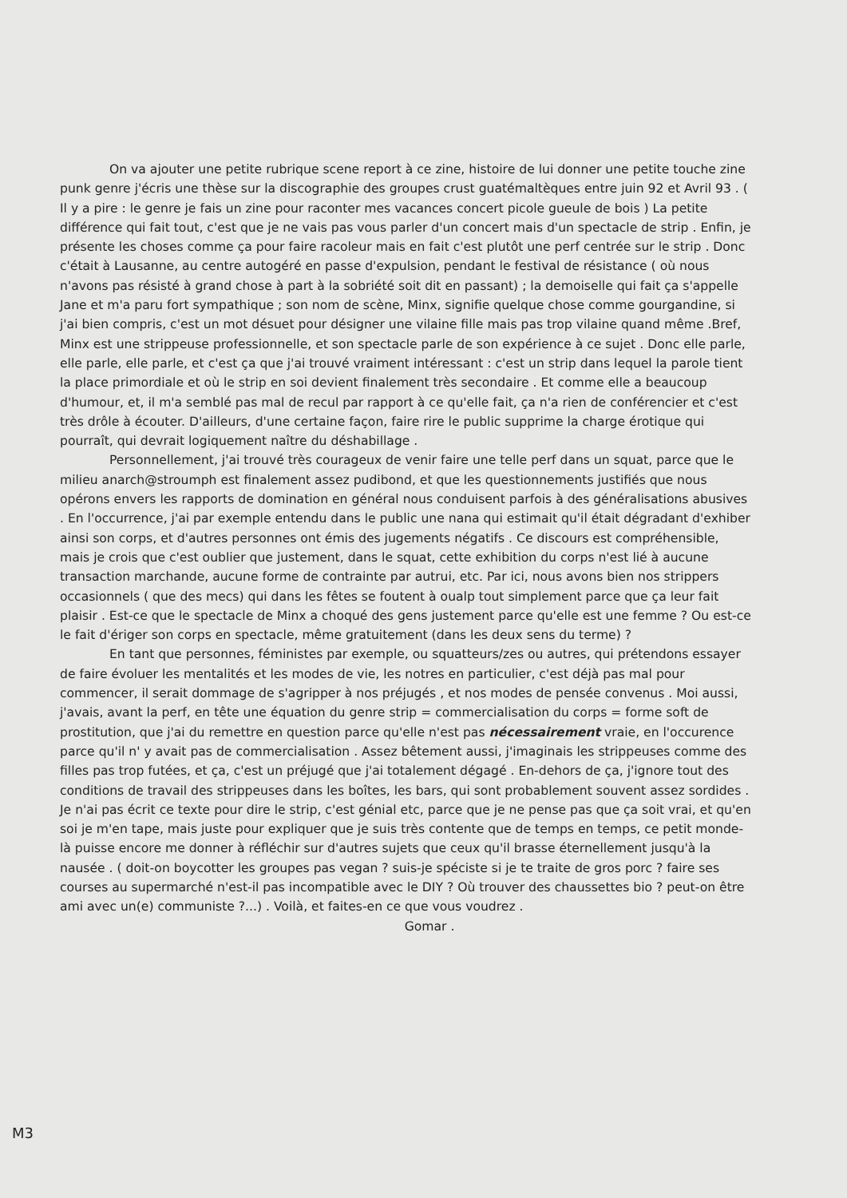On va ajouter une petite rubrique scene report à ce zine, histoire de lui donner une petite touche zine punk genre j'écris une thèse sur la discographie des groupes crust guatémaltèques entre juin 92 et Avril 93 . ( Il y a pire : le genre je fais un zine pour raconter mes vacances concert picole gueule de bois ) La petite différence qui fait tout, c'est que je ne vais pas vous parler d'un concert mais d'un spectacle de strip . Enfin, je présente les choses comme ça pour faire racoleur mais en fait c'est plutôt une perf centrée sur le strip . Donc c'était à Lausanne, au centre autogéré en passe d'expulsion, pendant le festival de résistance ( où nous n'avons pas résisté à grand chose à part à la sobriété soit dit en passant) ; la demoiselle qui fait ça s'appelle Jane et m'a paru fort sympathique ; son nom de scène, Minx, signifie quelque chose comme gourgandine, si j'ai bien compris, c'est un mot désuet pour désigner une vilaine fille mais pas trop vilaine quand même .Bref, Minx est une strippeuse professionnelle, et son spectacle parle de son expérience à ce sujet . Donc elle parle, elle parle, elle parle, et c'est ça que j'ai trouvé vraiment intéressant : c'est un strip dans lequel la parole tient la place primordiale et où le strip en soi devient finalement très secondaire . Et comme elle a beaucoup d'humour, et, il m'a semblé pas mal de recul par rapport à ce qu'elle fait, ça n'a rien de conférencier et c'est très drôle à écouter. D'ailleurs, d'une certaine façon, faire rire le public supprime la charge érotique qui pourraît, qui devrait logiquement naître du déshabillage .
Personnellement, j'ai trouvé très courageux de venir faire une telle perf dans un squat, parce que le milieu anarch@stroumph est finalement assez pudibond, et que les questionnements justifiés que nous opérons envers les rapports de domination en général nous conduisent parfois à des généralisations abusives . En l'occurrence, j'ai par exemple entendu dans le public une nana qui estimait qu'il était dégradant d'exhiber ainsi son corps, et d'autres personnes ont émis des jugements négatifs . Ce discours est compréhensible, mais je crois que c'est oublier que justement, dans le squat, cette exhibition du corps n'est lié à aucune transaction marchande, aucune forme de contrainte par autrui, etc. Par ici, nous avons bien nos strippers occasionnels ( que des mecs) qui dans les fêtes se foutent à oualp tout simplement parce que ça leur fait plaisir . Est-ce que le spectacle de Minx a choqué des gens justement parce qu'elle est une femme ? Ou est-ce le fait d'ériger son corps en spectacle, même gratuitement (dans les deux sens du terme) ?
En tant que personnes, féministes par exemple, ou squatteurs/zes ou autres, qui prétendons essayer de faire évoluer les mentalités et les modes de vie, les notres en particulier, c'est déjà pas mal pour commencer, il serait dommage de s'agripper à nos préjugés , et nos modes de pensée convenus . Moi aussi, j'avais, avant la perf, en tête une équation du genre strip = commercialisation du corps = forme soft de prostitution, que j'ai du remettre en question parce qu'elle n'est pas nécessairement vraie, en l'occurence parce qu'il n' y avait pas de commercialisation . Assez bêtement aussi, j'imaginais les strippeuses comme des filles pas trop futées, et ça, c'est un préjugé que j'ai totalement dégagé . En-dehors de ça, j'ignore tout des conditions de travail des strippeuses dans les boîtes, les bars, qui sont probablement souvent assez sordides . Je n'ai pas écrit ce texte pour dire le strip, c'est génial etc, parce que je ne pense pas que ça soit vrai, et qu'en soi je m'en tape, mais juste pour expliquer que je suis très contente que de temps en temps, ce petit monde-là puisse encore me donner à réfléchir sur d'autres sujets que ceux qu'il brasse éternellement jusqu'à la nausée . ( doit-on boycotter les groupes pas vegan ? suis-je spéciste si je te traite de gros porc ? faire ses courses au supermarché n'est-il pas incompatible avec le DIY ? Où trouver des chaussettes bio ? peut-on être ami avec un(e) communiste ?...) . Voilà, et faites-en ce que vous voudrez .
Gomar .
M3